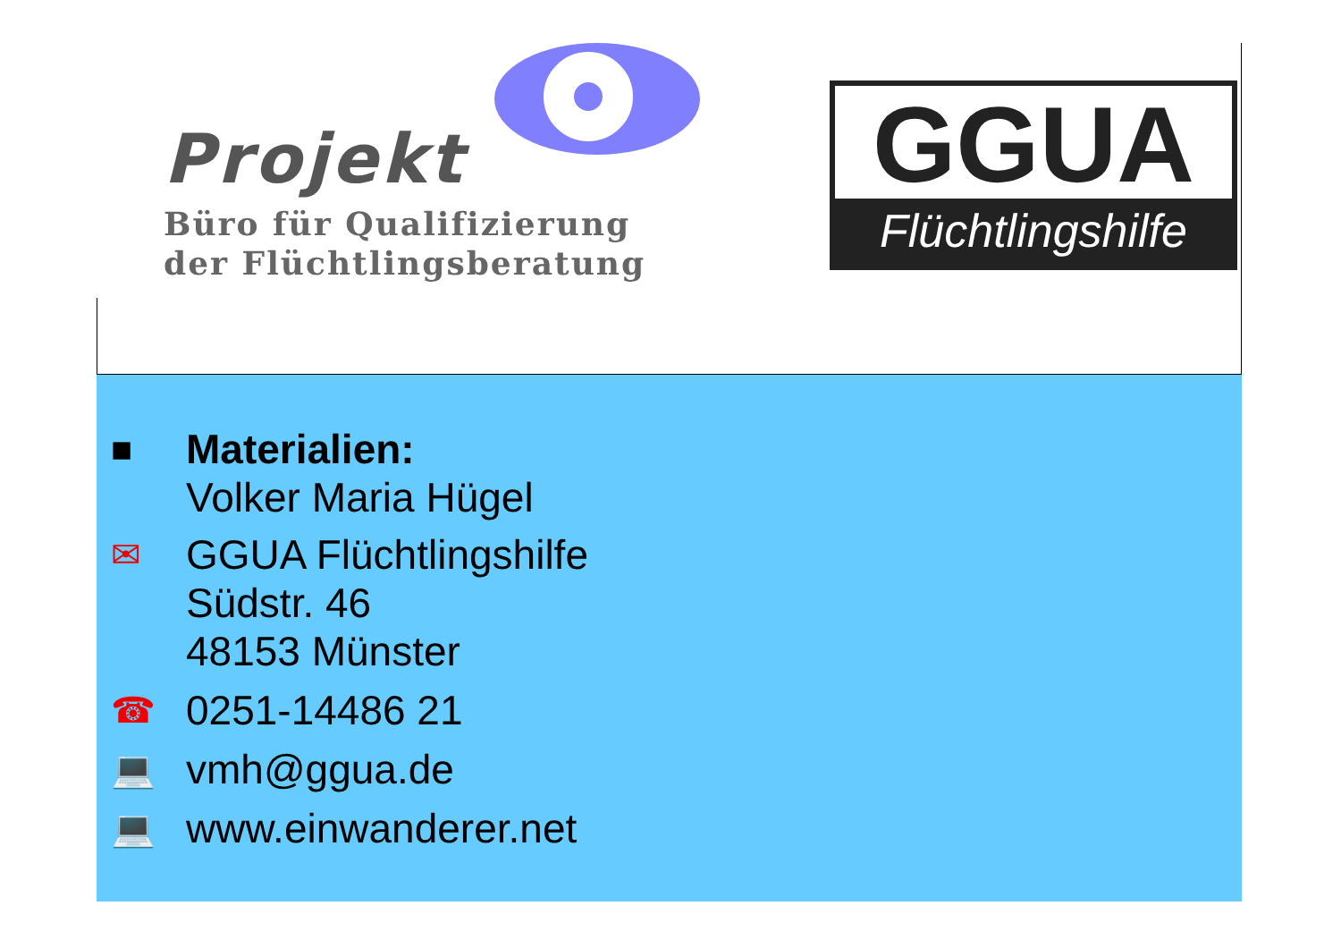Projekt
Büro für Qualifizierung
der Flüchtlingsberatung
GGUA
Flüchtlingshilfe
■
Materialien:
Volker Maria Hügel
✉
GGUA Flüchtlingshilfe
Südstr. 46
48153 Münster
☎
0251-14486 21
💻
vmh@ggua.de
💻
www.einwanderer.net